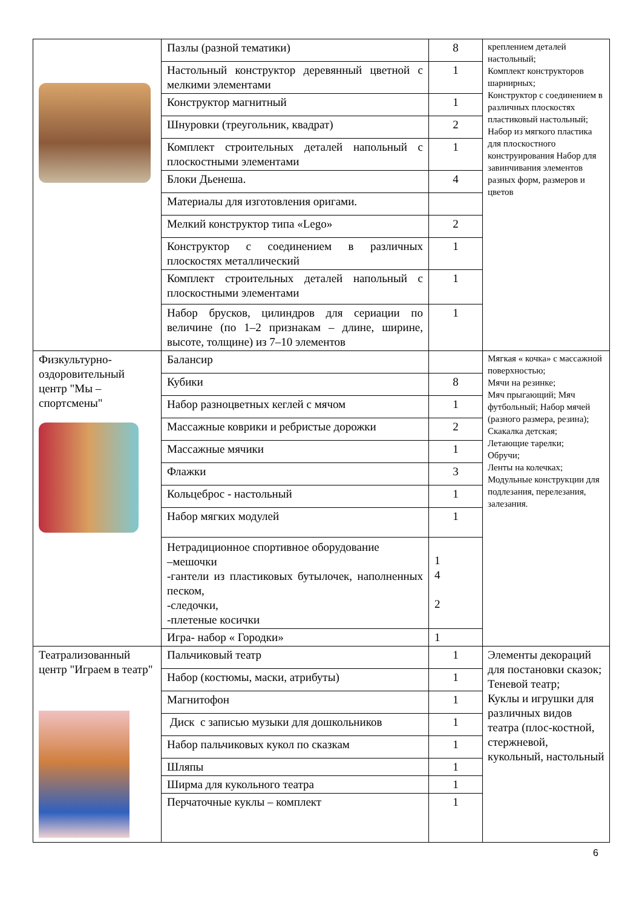| | Пазлы (разной тематики) | 8 | креплением деталей настольный; Комплект конструкторов шарнирных; Конструктор с соединением в различных плоскостях пластиковый настольный; Набор из мягкого пластика для плоскостного конструирования Набор для завинчивания элементов разных форм, размеров и цветов |
| | Настольный конструктор деревянный цветной с мелкими элементами | 1 | |
| | Конструктор магнитный | 1 | |
| | Шнуровки (треугольник, квадрат) | 2 | |
| | Комплект строительных деталей напольный с плоскостными элементами | 1 | |
| | Блоки Дьенеша. | 4 | |
| | Материалы для изготовления оригами. | | |
| | Мелкий конструктор типа «Lego» | 2 | |
| | Конструктор с соединением в различных плоскостях металлический | 1 | |
| | Комплект строительных деталей напольный с плоскостными элементами | 1 | |
| | Набор брусков, цилиндров для сериации по величине (по 1–2 признакам – длине, ширине, высоте, толщине) из 7–10 элементов | 1 | |
| Физкультурно-оздоровительный центр "Мы – спортсмены" | Балансир | | Мягкая « кочка» с массажной поверхностью; Мячи на резинке; Мяч прыгающий; Мяч футбольный; Набор мячей (разного размера, резина); Скакалка детская; Летающие тарелки; Обручи; Ленты на колечках; Модульные конструкции для подлезания, перелезания, залезания. |
| | Кубики | 8 | |
| | Набор разноцветных кеглей с мячом | 1 | |
| | Массажные коврики и ребристые дорожки | 2 | |
| | Массажные мячики | 1 | |
| | Флажки | 3 | |
| | Кольцеброс - настольный | 1 | |
| | Набор мягких модулей | 1 | |
| | Нетрадиционное спортивное оборудование –мешочки -гантели из пластиковых бутылочек, наполненных песком, -следочки, -плетеные косички | 1 4 2 | |
| | Игра- набор « Городки» | 1 | |
| Театрализованный центр "Играем в театр" | Пальчиковый театр | 1 | Элементы декораций для постановки сказок; Теневой театр; Куклы и игрушки для различных видов театра (плос-костной, стержневой, кукольный, настольный |
| | Набор (костюмы, маски, атрибуты) | 1 | |
| | Магнитофон | 1 | |
| | Диск с записью музыки для дошкольников | 1 | |
| | Набор пальчиковых кукол по сказкам | 1 | |
| | Шляпы | 1 | |
| | Ширма для кукольного театра | 1 | |
| | Перчаточные куклы – комплект | 1 | |
6